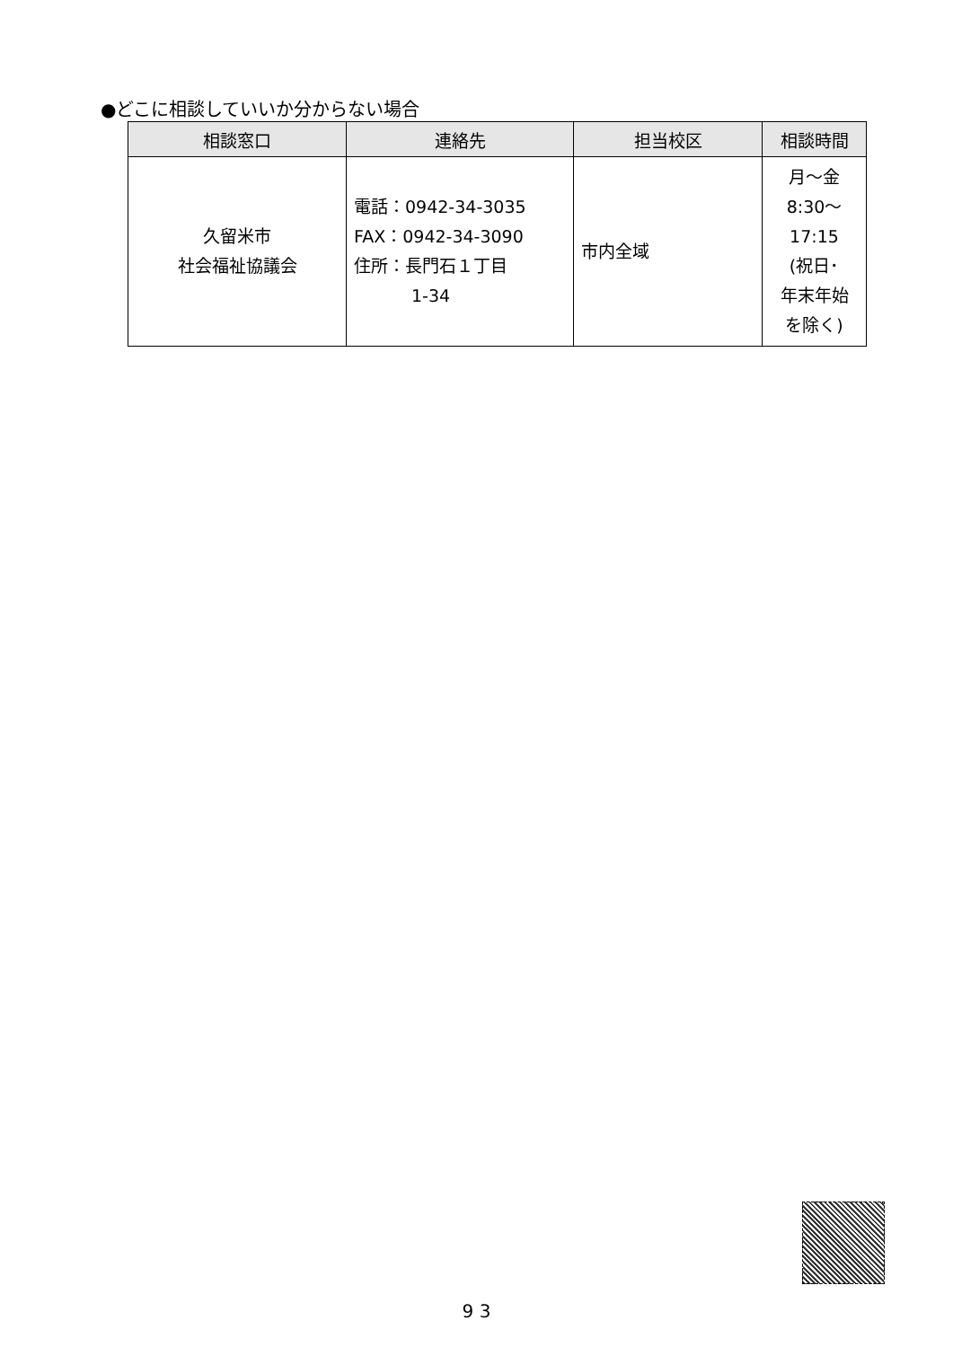●どこに相談していいか分からない場合
| 相談窓口 | 連絡先 | 担当校区 | 相談時間 |
| --- | --- | --- | --- |
| 久留米市 社会福祉協議会 | 電話：0942-34-3035 FAX：0942-34-3090 住所：長門石１丁目 1-34 | 市内全域 | 月～金 8:30～ 17:15 (祝日･ 年末年始 を除く) |
9 3